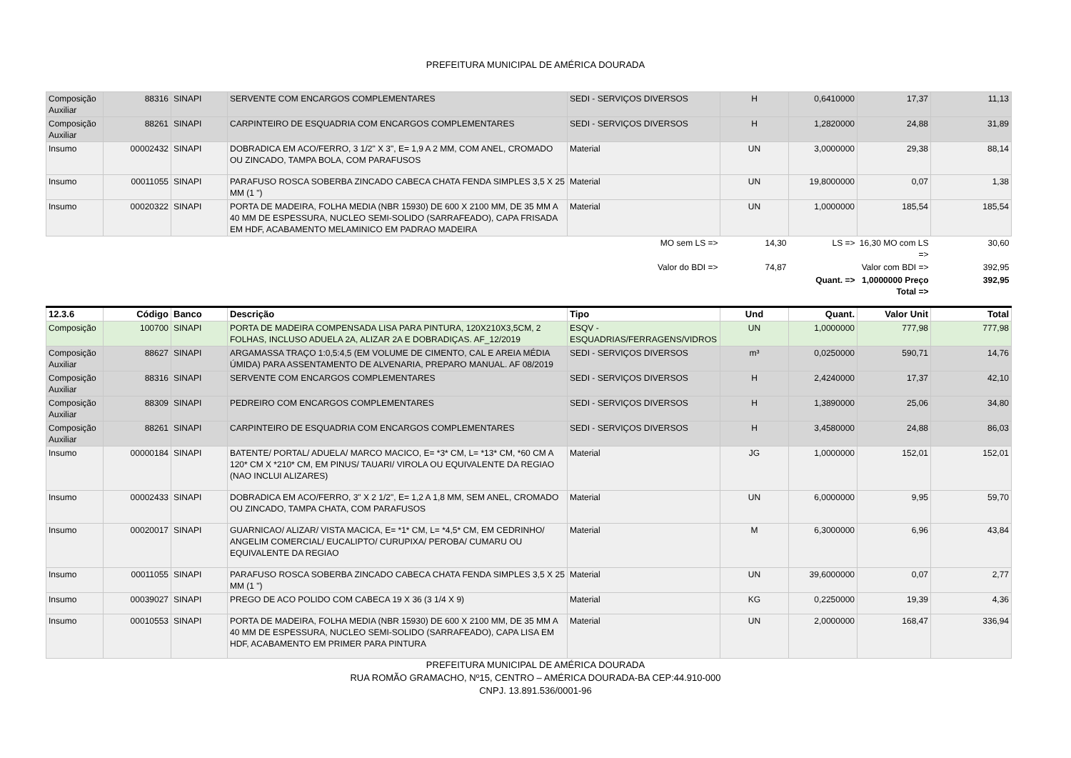PREFEITURA MUNICIPAL DE AMÉRICA DOURADA
| Composição Auxiliar | 88316 | SINAPI | SERVENTE COM ENCARGOS COMPLEMENTARES | SEDI - SERVIÇOS DIVERSOS | H | 0,6410000 | 17,37 | 11,13 |
| Composição Auxiliar | 88261 | SINAPI | CARPINTEIRO DE ESQUADRIA COM ENCARGOS COMPLEMENTARES | SEDI - SERVIÇOS DIVERSOS | H | 1,2820000 | 24,88 | 31,89 |
| Insumo | 00002432 | SINAPI | DOBRADICA EM ACO/FERRO, 3 1/2" X 3", E= 1,9 A 2 MM, COM ANEL, CROMADO OU ZINCADO, TAMPA BOLA, COM PARAFUSOS | Material | UN | 3,0000000 | 29,38 | 88,14 |
| Insumo | 00011055 | SINAPI | PARAFUSO ROSCA SOBERBA ZINCADO CABECA CHATA FENDA SIMPLES 3,5 X 25 MM (1 ") | Material | UN | 19,8000000 | 0,07 | 1,38 |
| Insumo | 00020322 | SINAPI | PORTA DE MADEIRA, FOLHA MEDIA (NBR 15930) DE 600 X 2100 MM, DE 35 MM A 40 MM DE ESPESSURA, NUCLEO SEMI-SOLIDO (SARRAFEADO), CAPA FRISADA EM HDF, ACABAMENTO MELAMINICO EM PADRAO MADEIRA | Material | UN | 1,0000000 | 185,54 | 185,54 |
| | | | | MO sem LS => | 14,30 | LS => | 16,30 MO com LS => | 30,60 |
| | | | | Valor do BDI => | 74,87 | | Valor com BDI => | 392,95 |
| | | | | | | Quant. => | 1,0000000 Preço Total => | 392,95 |
| 12.3.6 | Código | Banco | Descrição | Tipo | Und | Quant. | Valor Unit | Total |
| Composição | 100700 | SINAPI | PORTA DE MADEIRA COMPENSADA LISA PARA PINTURA, 120X210X3,5CM, 2 FOLHAS, INCLUSO ADUELA 2A, ALIZAR 2A E DOBRADIÇAS. AF_12/2019 | ESQV - ESQUADRIAS/FERRAGENS/VIDROS | UN | 1,0000000 | 777,98 | 777,98 |
| Composição Auxiliar | 88627 | SINAPI | ARGAMASSA TRAÇO 1:0,5:4,5 (EM VOLUME DE CIMENTO, CAL E AREIA MÉDIA ÚMIDA) PARA ASSENTAMENTO DE ALVENARIA, PREPARO MANUAL. AF 08/2019 | SEDI - SERVIÇOS DIVERSOS | m³ | 0,0250000 | 590,71 | 14,76 |
| Composição Auxiliar | 88316 | SINAPI | SERVENTE COM ENCARGOS COMPLEMENTARES | SEDI - SERVIÇOS DIVERSOS | H | 2,4240000 | 17,37 | 42,10 |
| Composição Auxiliar | 88309 | SINAPI | PEDREIRO COM ENCARGOS COMPLEMENTARES | SEDI - SERVIÇOS DIVERSOS | H | 1,3890000 | 25,06 | 34,80 |
| Composição Auxiliar | 88261 | SINAPI | CARPINTEIRO DE ESQUADRIA COM ENCARGOS COMPLEMENTARES | SEDI - SERVIÇOS DIVERSOS | H | 3,4580000 | 24,88 | 86,03 |
| Insumo | 00000184 | SINAPI | BATENTE/ PORTAL/ ADUELA/ MARCO MACICO, E= *3* CM, L= *13* CM, *60 CM A 120* CM X *210* CM, EM PINUS/ TAUARI/ VIROLA OU EQUIVALENTE DA REGIAO (NAO INCLUI ALIZARES) | Material | JG | 1,0000000 | 152,01 | 152,01 |
| Insumo | 00002433 | SINAPI | DOBRADICA EM ACO/FERRO, 3" X 2 1/2", E= 1,2 A 1,8 MM, SEM ANEL, CROMADO OU ZINCADO, TAMPA CHATA, COM PARAFUSOS | Material | UN | 6,0000000 | 9,95 | 59,70 |
| Insumo | 00020017 | SINAPI | GUARNICAO/ ALIZAR/ VISTA MACICA, E= *1* CM, L= *4,5* CM, EM CEDRINHO/ ANGELIM COMERCIAL/ EUCALIPTO/ CURUPIXA/ PEROBA/ CUMARU OU EQUIVALENTE DA REGIAO | Material | M | 6,3000000 | 6,96 | 43,84 |
| Insumo | 00011055 | SINAPI | PARAFUSO ROSCA SOBERBA ZINCADO CABECA CHATA FENDA SIMPLES 3,5 X 25 MM (1 ") | Material | UN | 39,6000000 | 0,07 | 2,77 |
| Insumo | 00039027 | SINAPI | PREGO DE ACO POLIDO COM CABECA 19 X 36 (3 1/4 X 9) | Material | KG | 0,2250000 | 19,39 | 4,36 |
| Insumo | 00010553 | SINAPI | PORTA DE MADEIRA, FOLHA MEDIA (NBR 15930) DE 600 X 2100 MM, DE 35 MM A 40 MM DE ESPESSURA, NUCLEO SEMI-SOLIDO (SARRAFEADO), CAPA LISA EM HDF, ACABAMENTO EM PRIMER PARA PINTURA | Material | UN | 2,0000000 | 168,47 | 336,94 |
PREFEITURA MUNICIPAL DE AMÉRICA DOURADA
RUA ROMÃO GRAMACHO, Nº15, CENTRO – AMÉRICA DOURADA-BA CEP:44.910-000
CNPJ. 13.891.536/0001-96